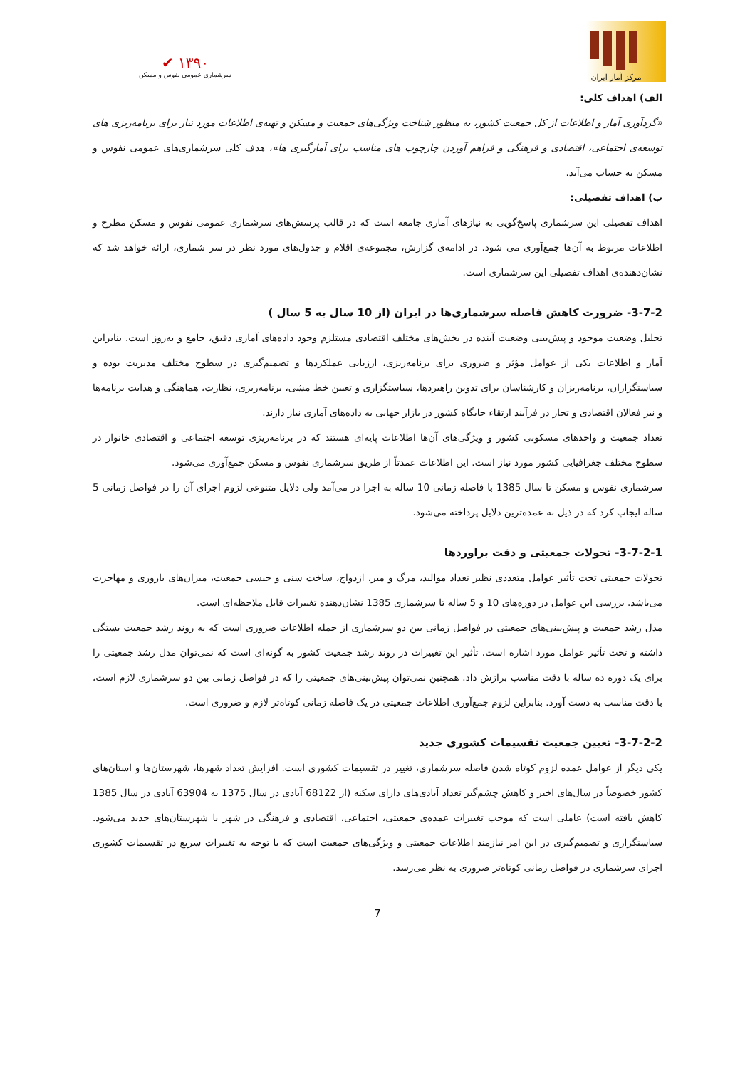✔ ۱۳۹۰
سرشماری عمومی نفوس و مسکن
مرکز آمار ایران
الف) اهداف کلی:
«گردآوری آمار و اطلاعات از کل جمعیت کشور، به منظور شناخت ویژگی‌های جمعیت و مسکن و تهیه‌ی اطلاعات مورد نیاز برای برنامه‌ریزی های توسعه‌ی اجتماعی، اقتصادی و فرهنگی و فراهم آوردن چارچوب های مناسب برای آمارگیری ها»، هدف کلی سرشماری‌های عمومی نفوس و مسکن به حساب می‌آید.
ب) اهداف تفصیلی:
اهداف تفصیلی این سرشماری پاسخ‌گویی به نیازهای آماری جامعه است که در قالب پرسش‌های سرشماری عمومی نفوس و مسکن مطرح و اطلاعات مربوط به آن‌ها جمع‌آوری می شود. در ادامه‌ی گزارش، مجموعه‌ی اقلام و جدول‌های مورد نظر در سر شماری، ارائه خواهد شد که نشان‌دهنده‌ی اهداف تفصیلی این سرشماری است.
3-7-2- ضرورت کاهش فاصله سرشماری‌ها در ایران (از 10 سال به 5 سال )
تحلیل وضعیت موجود و پیش‌بینی وضعیت آینده در بخش‌های مختلف اقتصادی مستلزم وجود داده‌های آماری دقیق، جامع و به‌روز است. بنابراین آمار و اطلاعات یکی از عوامل مؤثر و ضروری برای برنامه‌ریزی، ارزیابی عملکردها و تصمیم‌گیری در سطوح مختلف مدیریت بوده و سیاستگزاران، برنامه‌ریزان و کارشناسان برای تدوین راهبردها، سیاستگزاری و تعیین خط مشی، برنامه‌ریزی، نظارت، هماهنگی و هدایت برنامه‌ها و نیز فعالان اقتصادی و تجار در فرآیند ارتقاء جایگاه کشور در بازار جهانی به داده‌های آماری نیاز دارند.
تعداد جمعیت و واحدهای مسکونی کشور و ویژگی‌های آن‌ها اطلاعات پایه‌ای هستند که در برنامه‌ریزی توسعه اجتماعی و اقتصادی خانوار در سطوح مختلف جغرافیایی کشور مورد نیاز است. این اطلاعات عمدتاً از طریق سرشماری نفوس و مسکن جمع‌آوری می‌شود.
سرشماری نفوس و مسکن تا سال 1385 با فاصله زمانی 10 ساله به اجرا در می‌آمد ولی دلایل متنوعی لزوم اجرای آن را در فواصل زمانی 5 ساله ایجاب کرد که در ذیل به عمده‌ترین دلایل پرداخته می‌شود.
3-7-2-1- تحولات جمعیتی و دقت براوردها
تحولات جمعیتی تحت تأثیر عوامل متعددی نظیر تعداد موالید، مرگ و میر، ازدواج، ساخت سنی و جنسی جمعیت، میزان‌های باروری و مهاجرت می‌باشد. بررسی این عوامل در دوره‌های 10 و 5 ساله تا سرشماری 1385 نشان‌دهنده تغییرات قابل ملاحظه‌ای است.
مدل رشد جمعیت و پیش‌بینی‌های جمعیتی در فواصل زمانی بین دو سرشماری از جمله اطلاعات ضروری است که به روند رشد جمعیت بستگی داشته و تحت تأثیر عوامل مورد اشاره است. تأثیر این تغییرات در روند رشد جمعیت کشور به گونه‌ای است که نمی‌توان مدل رشد جمعیتی را برای یک دوره ده ساله با دقت مناسب برازش داد. همچنین نمی‌توان پیش‌بینی‌های جمعیتی را که در فواصل زمانی بین دو سرشماری لازم است، با دقت مناسب به دست آورد. بنابراین لزوم جمع‌آوری اطلاعات جمعیتی در یک فاصله زمانی کوتاه‌تر لازم و ضروری است.
3-7-2-2- تعیین جمعیت تقسیمات کشوری جدید
یکی دیگر از عوامل عمده لزوم کوتاه شدن فاصله سرشماری، تغییر در تقسیمات کشوری است. افزایش تعداد شهرها، شهرستان‌ها و استان‌های کشور خصوصاً در سال‌های اخیر و کاهش چشم‌گیر تعداد آبادی‌های دارای سکنه (از 68122 آبادی در سال 1375 به 63904 آبادی در سال 1385 کاهش یافته است) عاملی است که موجب تغییرات عمده‌ی جمعیتی، اجتماعی، اقتصادی و فرهنگی در شهر یا شهرستان‌های جدید می‌شود. سیاستگزاری و تصمیم‌گیری در این امر نیازمند اطلاعات جمعیتی و ویژگی‌های جمعیت است که با توجه به تغییرات سریع در تقسیمات کشوری اجرای سرشماری در فواصل زمانی کوتاه‌تر ضروری به نظر می‌رسد.
7